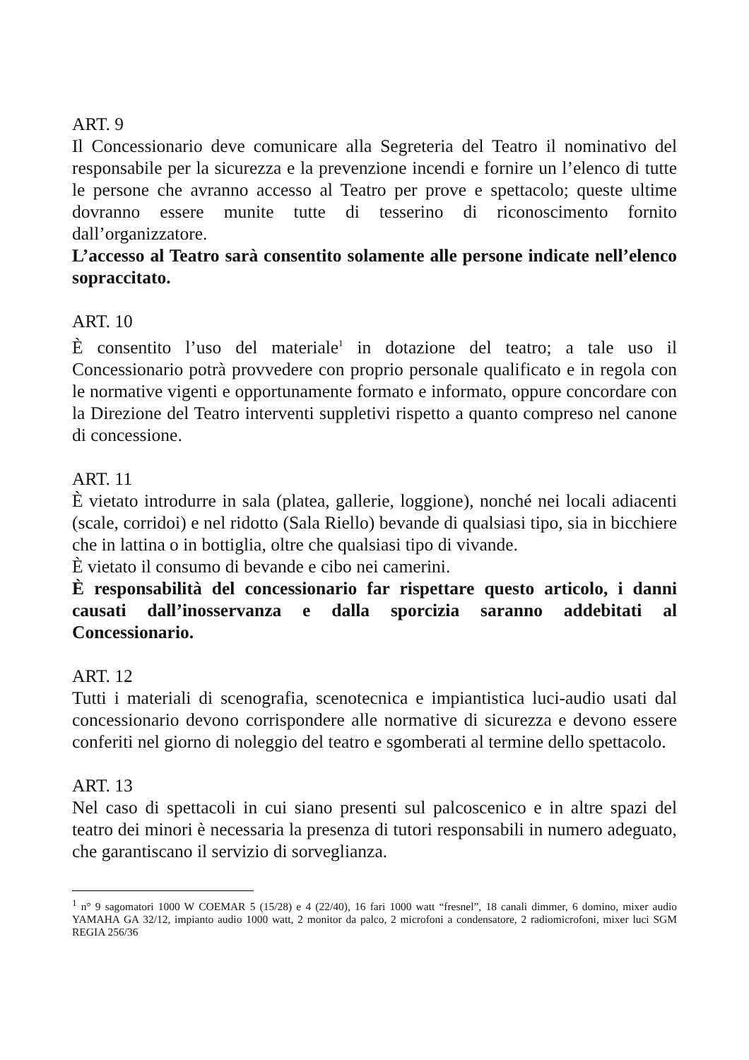ART. 9
Il Concessionario deve comunicare alla Segreteria del Teatro il nominativo del responsabile per la sicurezza e la prevenzione incendi e fornire un l’elenco di tutte le persone che avranno accesso al Teatro per prove e spettacolo; queste ultime dovranno essere munite tutte di tesserino di riconoscimento fornito dall’organizzatore.
L’accesso al Teatro sarà consentito solamente alle persone indicate nell’elenco sopraccitato.
ART. 10
È consentito l’uso del materiale<sup>1</sup> in dotazione del teatro; a tale uso il Concessionario potrà provvedere con proprio personale qualificato e in regola con le normative vigenti e opportunamente formato e informato, oppure concordare con la Direzione del Teatro interventi suppletivi rispetto a quanto compreso nel canone di concessione.
ART. 11
È vietato introdurre in sala (platea, gallerie, loggione), nonché nei locali adiacenti (scale, corridoi) e nel ridotto (Sala Riello) bevande di qualsiasi tipo, sia in bicchiere che in lattina o in bottiglia, oltre che qualsiasi tipo di vivande.
È vietato il consumo di bevande e cibo nei camerini.
È responsabilità del concessionario far rispettare questo articolo, i danni causati dall’inosservanza e dalla sporcizia saranno addebitati al Concessionario.
ART. 12
Tutti i materiali di scenografia, scenotecnica e impiantistica luci-audio usati dal concessionario devono corrispondere alle normative di sicurezza e devono essere conferiti nel giorno di noleggio del teatro e sgomberati al termine dello spettacolo.
ART. 13
Nel caso di spettacoli in cui siano presenti sul palcoscenico e in altre spazi del teatro dei minori è necessaria la presenza di tutori responsabili in numero adeguato, che garantiscano il servizio di sorveglianza.
<sup>1</sup> n° 9 sagomatori 1000 W COEMAR 5 (15/28) e 4 (22/40), 16 fari 1000 watt “fresnel”, 18 canali dimmer, 6 domino, mixer audio YAMAHA GA 32/12, impianto audio 1000 watt, 2 monitor da palco, 2 microfoni a condensatore, 2 radiomicrofoni, mixer luci SGM REGIA 256/36